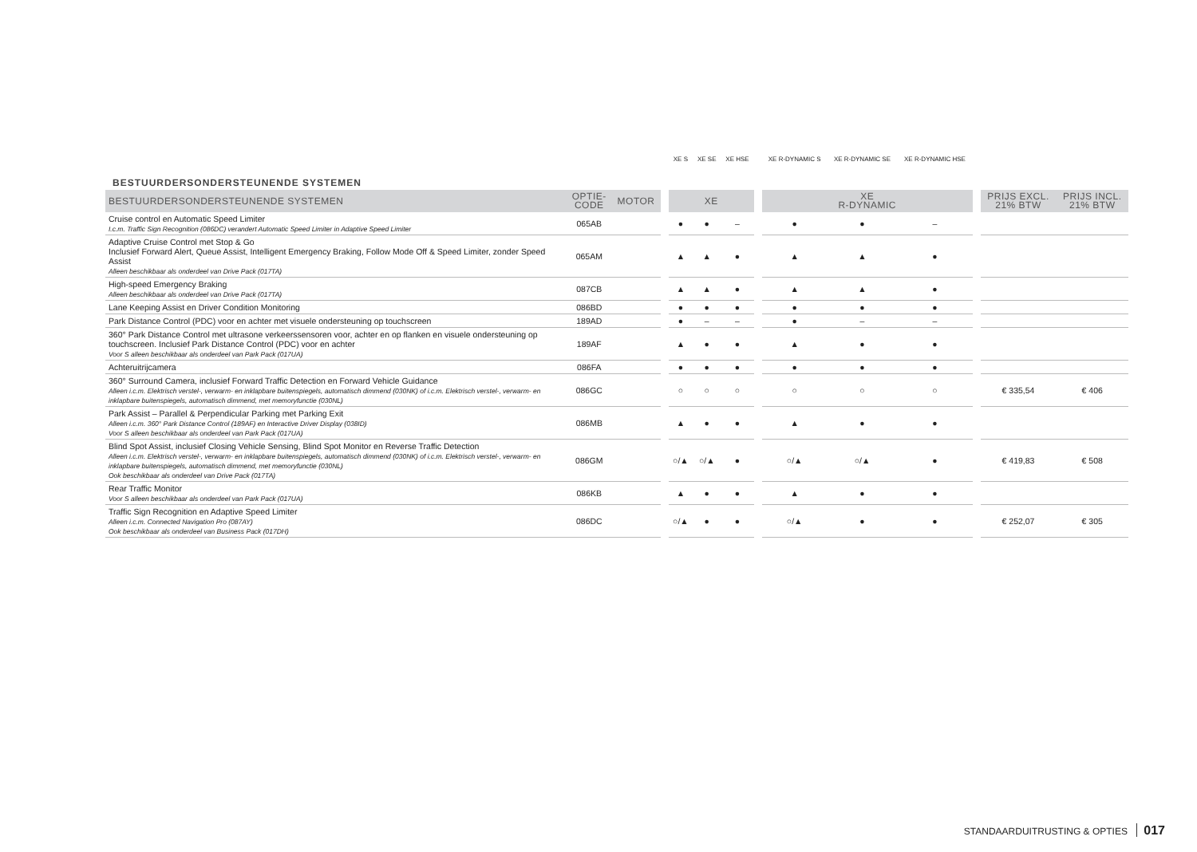| BESTUURDERSONDERSTEUNENDE SYSTEMEN | | | | XE S | XE SE | XE HSE | | XE R-DYNAMIC S | XE R-DYNAMIC SE | XE R-DYNAMIC HSE | | | |
| BESTUURDERSONDERSTEUNENDE SYSTEMEN | OPTIE- CODE | MOTOR | | XE | | | | XE R-DYNAMIC | | | | PRIJS EXCL. 21% BTW | PRIJS INCL. 21% BTW |
| Cruise control en Automatic Speed Limiter I.c.m. Traffic Sign Recognition (086DC) verandert Automatic Speed Limiter in Adaptive Speed Limiter | 065AB | | | ● | ● | – | | ● | ● | – | | | |
| Adaptive Cruise Control met Stop & Go Inclusief Forward Alert, Queue Assist, Intelligent Emergency Braking, Follow Mode Off & Speed Limiter, zonder Speed Assist Alleen beschikbaar als onderdeel van Drive Pack (017TA) | 065AM | | | ▲ | ▲ | ● | | ▲ | ▲ | ● | | | |
| High-speed Emergency Braking Alleen beschikbaar als onderdeel van Drive Pack (017TA) | 087CB | | | ▲ | ▲ | ● | | ▲ | ▲ | ● | | | |
| Lane Keeping Assist en Driver Condition Monitoring | 086BD | | | ● | ● | ● | | ● | ● | ● | | | |
| Park Distance Control (PDC) voor en achter met visuele ondersteuning op touchscreen | 189AD | | | ● | – | – | | ● | – | – | | | |
| 360° Park Distance Control met ultrasone verkeerssensoren voor, achter en op flanken en visuele ondersteuning op touchscreen. Inclusief Park Distance Control (PDC) voor en achter Voor S alleen beschikbaar als onderdeel van Park Pack (017UA) | 189AF | | | ▲ | ● | ● | | ▲ | ● | ● | | | |
| Achteruitrijcamera | 086FA | | | ● | ● | ● | | ● | ● | ● | | | |
| 360° Surround Camera, inclusief Forward Traffic Detection en Forward Vehicle Guidance Alleen i.c.m. Elektrisch verstel-, verwarm- en inklapbare buitenspiegels, automatisch dimmend (030NK) of i.c.m. Elektrisch verstel-, verwarm- en inklapbare buitenspiegels, automatisch dimmend, met memoryfunctie (030NL) | 086GC | | | ○ | ○ | ○ | | ○ | ○ | ○ | | € 335,54 | € 406 |
| Park Assist – Parallel & Perpendicular Parking met Parking Exit Alleen i.c.m. 360° Park Distance Control (189AF) en Interactive Driver Display (038ID) Voor S alleen beschikbaar als onderdeel van Park Pack (017UA) | 086MB | | | ▲ | ● | ● | | ▲ | ● | ● | | | |
| Blind Spot Assist, inclusief Closing Vehicle Sensing, Blind Spot Monitor en Reverse Traffic Detection Alleen i.c.m. Elektrisch verstel-, verwarm- en inklapbare buitenspiegels, automatisch dimmend (030NK) of i.c.m. Elektrisch verstel-, verwarm- en inklapbare buitenspiegels, automatisch dimmend, met memoryfunctie (030NL) Ook beschikbaar als onderdeel van Drive Pack (017TA) | 086GM | | | ○/▲ | ○/▲ | ● | | ○/▲ | ○/▲ | ● | | € 419,83 | € 508 |
| Rear Traffic Monitor Voor S alleen beschikbaar als onderdeel van Park Pack (017UA) | 086KB | | | ▲ | ● | ● | | ▲ | ● | ● | | | |
| Traffic Sign Recognition en Adaptive Speed Limiter Alleen i.c.m. Connected Navigation Pro (087AY) Ook beschikbaar als onderdeel van Business Pack (017DH) | 086DC | | | ○/▲ | ● | ● | | ○/▲ | ● | ● | | € 252,07 | € 305 |
STANDAARDUITRUSTING & OPTIES 017